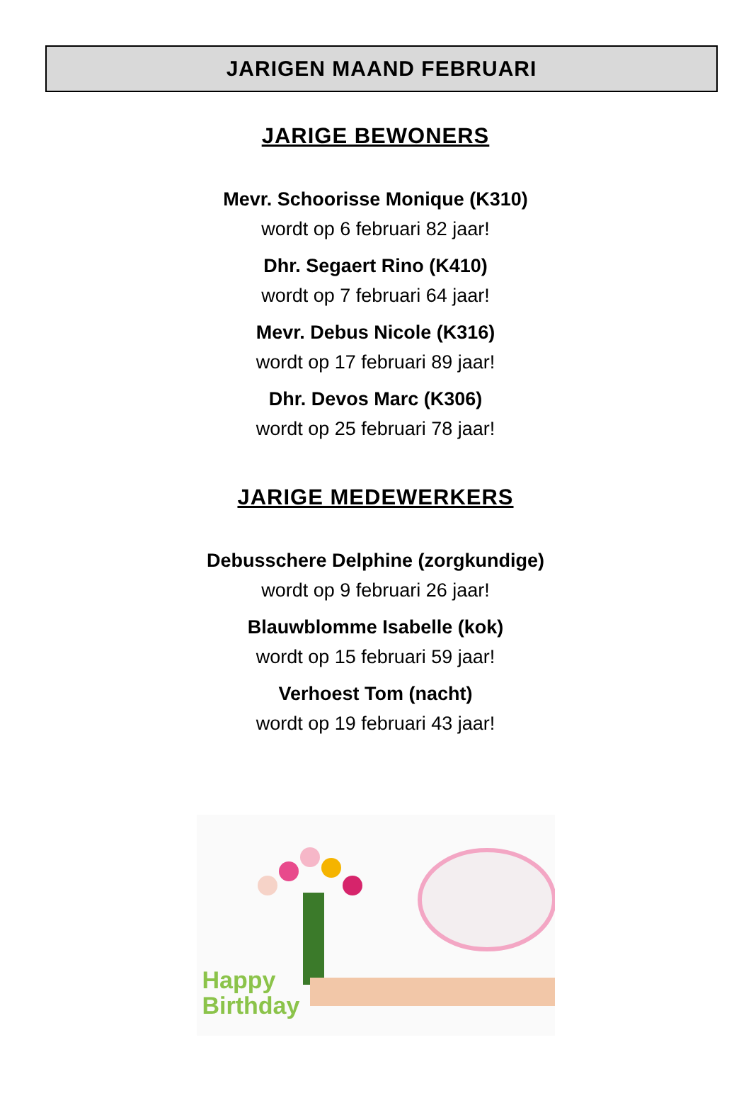JARIGEN MAAND FEBRUARI
JARIGE BEWONERS
Mevr. Schoorisse Monique (K310)
wordt op 6 februari 82 jaar!
Dhr. Segaert Rino (K410)
wordt op 7 februari 64 jaar!
Mevr. Debus Nicole (K316)
wordt op 17 februari 89 jaar!
Dhr. Devos Marc (K306)
wordt op 25 februari 78 jaar!
JARIGE MEDEWERKERS
Debusschere Delphine (zorgkundige)
wordt op 9 februari 26 jaar!
Blauwblomme Isabelle (kok)
wordt op 15 februari 59 jaar!
Verhoest Tom (nacht)
wordt op 19 februari 43 jaar!
Happy
Birthday